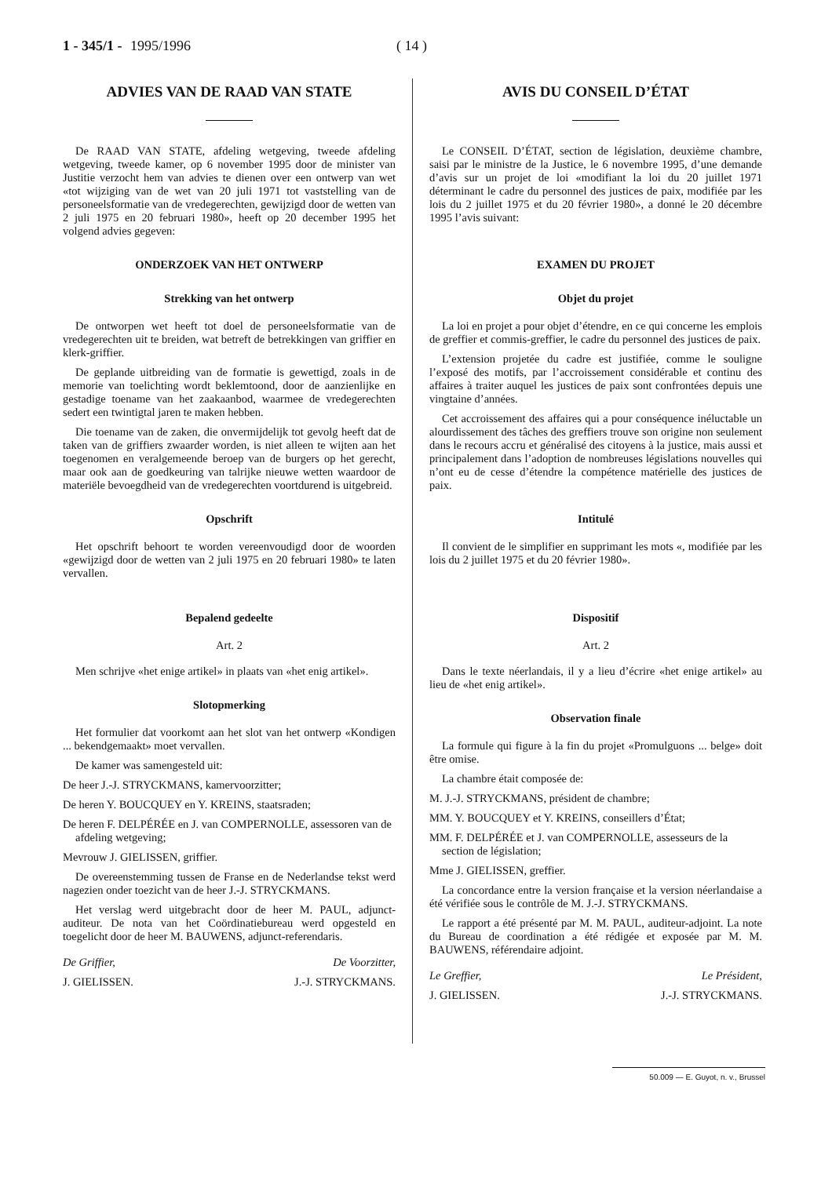1 - 345/1 - 1995/1996 ( 14 )
ADVIES VAN DE RAAD VAN STATE
De RAAD VAN STATE, afdeling wetgeving, tweede afdeling wetgeving, tweede kamer, op 6 november 1995 door de minister van Justitie verzocht hem van advies te dienen over een ontwerp van wet «tot wijziging van de wet van 20 juli 1971 tot vaststelling van de personeelsformatie van de vredegerechten, gewijzigd door de wetten van 2 juli 1975 en 20 februari 1980», heeft op 20 december 1995 het volgend advies gegeven:
ONDERZOEK VAN HET ONTWERP
Strekking van het ontwerp
De ontworpen wet heeft tot doel de personeelsformatie van de vredegerechten uit te breiden, wat betreft de betrekkingen van griffier en klerk-griffier.
De geplande uitbreiding van de formatie is gewettigd, zoals in de memorie van toelichting wordt beklemtoond, door de aanzienlijke en gestadige toename van het zaakaanbod, waarmee de vredegerechten sedert een twintigtal jaren te maken hebben.
Die toename van de zaken, die onvermijdelijk tot gevolg heeft dat de taken van de griffiers zwaarder worden, is niet alleen te wijten aan het toegenomen en veralgemeende beroep van de burgers op het gerecht, maar ook aan de goedkeuring van talrijke nieuwe wetten waardoor de materiële bevoegdheid van de vredegerechten voortdurend is uitgebreid.
Opschrift
Het opschrift behoort te worden vereenvoudigd door de woorden «gewijzigd door de wetten van 2 juli 1975 en 20 februari 1980» te laten vervallen.
Bepalend gedeelte
Art. 2
Men schrijve «het enige artikel» in plaats van «het enig artikel».
Slotopmerking
Het formulier dat voorkomt aan het slot van het ontwerp «Kondigen ... bekendgemaakt» moet vervallen.
De kamer was samengesteld uit:
De heer J.-J. STRYCKMANS, kamervoorzitter;
De heren Y. BOUCQUEY en Y. KREINS, staatsraden;
De heren F. DELPÉRÉE en J. van COMPERNOLLE, assessoren van de afdeling wetgeving;
Mevrouw J. GIELISSEN, griffier.
De overeenstemming tussen de Franse en de Nederlandse tekst werd nagezien onder toezicht van de heer J.-J. STRYCKMANS.
Het verslag werd uitgebracht door de heer M. PAUL, adjunct-auditeur. De nota van het Coördinatiebureau werd opgesteld en toegelicht door de heer M. BAUWENS, adjunct-referendaris.
De Griffier, De Voorzitter,
J. GIELISSEN. J.-J. STRYCKMANS.
AVIS DU CONSEIL D’ÉTAT
Le CONSEIL D’ÉTAT, section de législation, deuxième chambre, saisi par le ministre de la Justice, le 6 novembre 1995, d’une demande d’avis sur un projet de loi «modifiant la loi du 20 juillet 1971 déterminant le cadre du personnel des justices de paix, modifiée par les lois du 2 juillet 1975 et du 20 février 1980», a donné le 20 décembre 1995 l’avis suivant:
EXAMEN DU PROJET
Objet du projet
La loi en projet a pour objet d’étendre, en ce qui concerne les emplois de greffier et commis-greffier, le cadre du personnel des justices de paix.
L’extension projetée du cadre est justifiée, comme le souligne l’exposé des motifs, par l’accroissement considérable et continu des affaires à traiter auquel les justices de paix sont confrontées depuis une vingtaine d’années.
Cet accroissement des affaires qui a pour conséquence inéluctable un alourdissement des tâches des greffiers trouve son origine non seulement dans le recours accru et généralisé des citoyens à la justice, mais aussi et principalement dans l’adoption de nombreuses législations nouvelles qui n’ont eu de cesse d’étendre la compétence matérielle des justices de paix.
Intitulé
Il convient de le simplifier en supprimant les mots «, modifiée par les lois du 2 juillet 1975 et du 20 février 1980».
Dispositif
Art. 2
Dans le texte néerlandais, il y a lieu d’écrire «het enige artikel» au lieu de «het enig artikel».
Observation finale
La formule qui figure à la fin du projet «Promulguons ... belge» doit être omise.
La chambre était composée de:
M. J.-J. STRYCKMANS, président de chambre;
MM. Y. BOUCQUEY et Y. KREINS, conseillers d’État;
MM. F. DELPÉRÉE et J. van COMPERNOLLE, assesseurs de la section de législation;
Mme J. GIELISSEN, greffier.
La concordance entre la version française et la version néerlandaise a été vérifiée sous le contrôle de M. J.-J. STRYCKMANS.
Le rapport a été présenté par M. M. PAUL, auditeur-adjoint. La note du Bureau de coordination a été rédigée et exposée par M. M. BAUWENS, référendaire adjoint.
Le Greffier, Le Président,
J. GIELISSEN. J.-J. STRYCKMANS.
50.009 — E. Guyot, n. v., Brussel